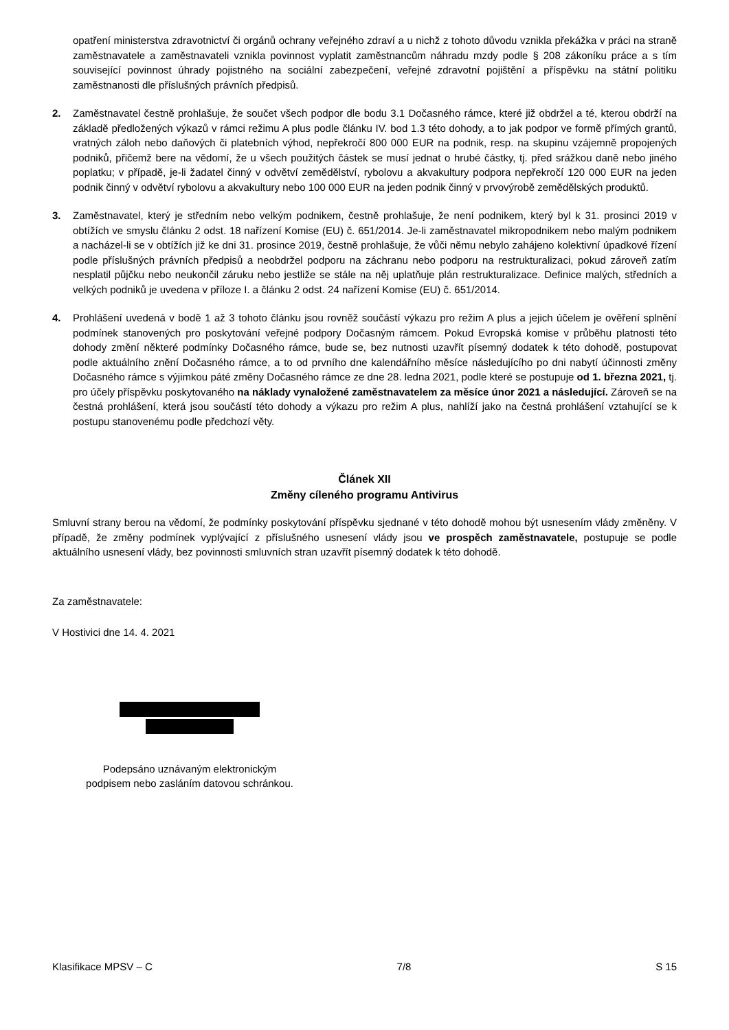opatření ministerstva zdravotnictví či orgánů ochrany veřejného zdraví a u nichž z tohoto důvodu vznikla překážka v práci na straně zaměstnavatele a zaměstnavateli vznikla povinnost vyplatit zaměstnancům náhradu mzdy podle § 208 zákoníku práce a s tím související povinnost úhrady pojistného na sociální zabezpečení, veřejné zdravotní pojištění a příspěvku na státní politiku zaměstnanosti dle příslušných právních předpisů.
2. Zaměstnavatel čestně prohlašuje, že součet všech podpor dle bodu 3.1 Dočasného rámce, které již obdržel a té, kterou obdrží na základě předložených výkazů v rámci režimu A plus podle článku IV. bod 1.3 této dohody, a to jak podpor ve formě přímých grantů, vratných záloh nebo daňových či platebních výhod, nepřekročí 800 000 EUR na podnik, resp. na skupinu vzájemně propojených podniků, přičemž bere na vědomí, že u všech použitých částek se musí jednat o hrubé částky, tj. před srážkou daně nebo jiného poplatku; v případě, je-li žadatel činný v odvětví zemědělství, rybolovu a akvakultury podpora nepřekročí 120 000 EUR na jeden podnik činný v odvětví rybolovu a akvakultury nebo 100 000 EUR na jeden podnik činný v prvovýrobě zemědělských produktů.
3. Zaměstnavatel, který je středním nebo velkým podnikem, čestně prohlašuje, že není podnikem, který byl k 31. prosinci 2019 v obtížích ve smyslu článku 2 odst. 18 nařízení Komise (EU) č. 651/2014. Je-li zaměstnavatel mikropodnikem nebo malým podnikem a nacházel-li se v obtížích již ke dni 31. prosince 2019, čestně prohlašuje, že vůči němu nebylo zahájeno kolektivní úpadkové řízení podle příslušných právních předpisů a neobdržel podporu na záchranu nebo podporu na restrukturalizaci, pokud zároveň zatím nesplatil půjčku nebo neukončil záruku nebo jestliže se stále na něj uplatňuje plán restrukturalizace. Definice malých, středních a velkých podniků je uvedena v příloze I. a článku 2 odst. 24 nařízení Komise (EU) č. 651/2014.
4. Prohlášení uvedená v bodě 1 až 3 tohoto článku jsou rovněž součástí výkazu pro režim A plus a jejich účelem je ověření splnění podmínek stanovených pro poskytování veřejné podpory Dočasným rámcem. Pokud Evropská komise v průběhu platnosti této dohody změní některé podmínky Dočasného rámce, bude se, bez nutnosti uzavřít písemný dodatek k této dohodě, postupovat podle aktuálního znění Dočasného rámce, a to od prvního dne kalendářního měsíce následujícího po dni nabytí účinnosti změny Dočasného rámce s výjimkou páté změny Dočasného rámce ze dne 28. ledna 2021, podle které se postupuje od 1. března 2021, tj. pro účely příspěvku poskytovaného na náklady vynaložené zaměstnavatelem za měsíce únor 2021 a následující. Zároveň se na čestná prohlášení, která jsou součástí této dohody a výkazu pro režim A plus, nahlíží jako na čestná prohlášení vztahující se k postupu stanovenému podle předchozí věty.
Článek XII
Změny cíleného programu Antivirus
Smluvní strany berou na vědomí, že podmínky poskytování příspěvku sjednané v této dohodě mohou být usnesením vlády změněny. V případě, že změny podmínek vyplývající z příslušného usnesení vlády jsou ve prospěch zaměstnavatele, postupuje se podle aktuálního usnesení vlády, bez povinnosti smluvních stran uzavřít písemný dodatek k této dohodě.
Za zaměstnavatele:
V Hostivici dne 14. 4. 2021
Podepsáno uznávaným elektronickým
podpisem nebo zasláním datovou schránkou.
Klasifikace MPSV – C 7/8 S 15